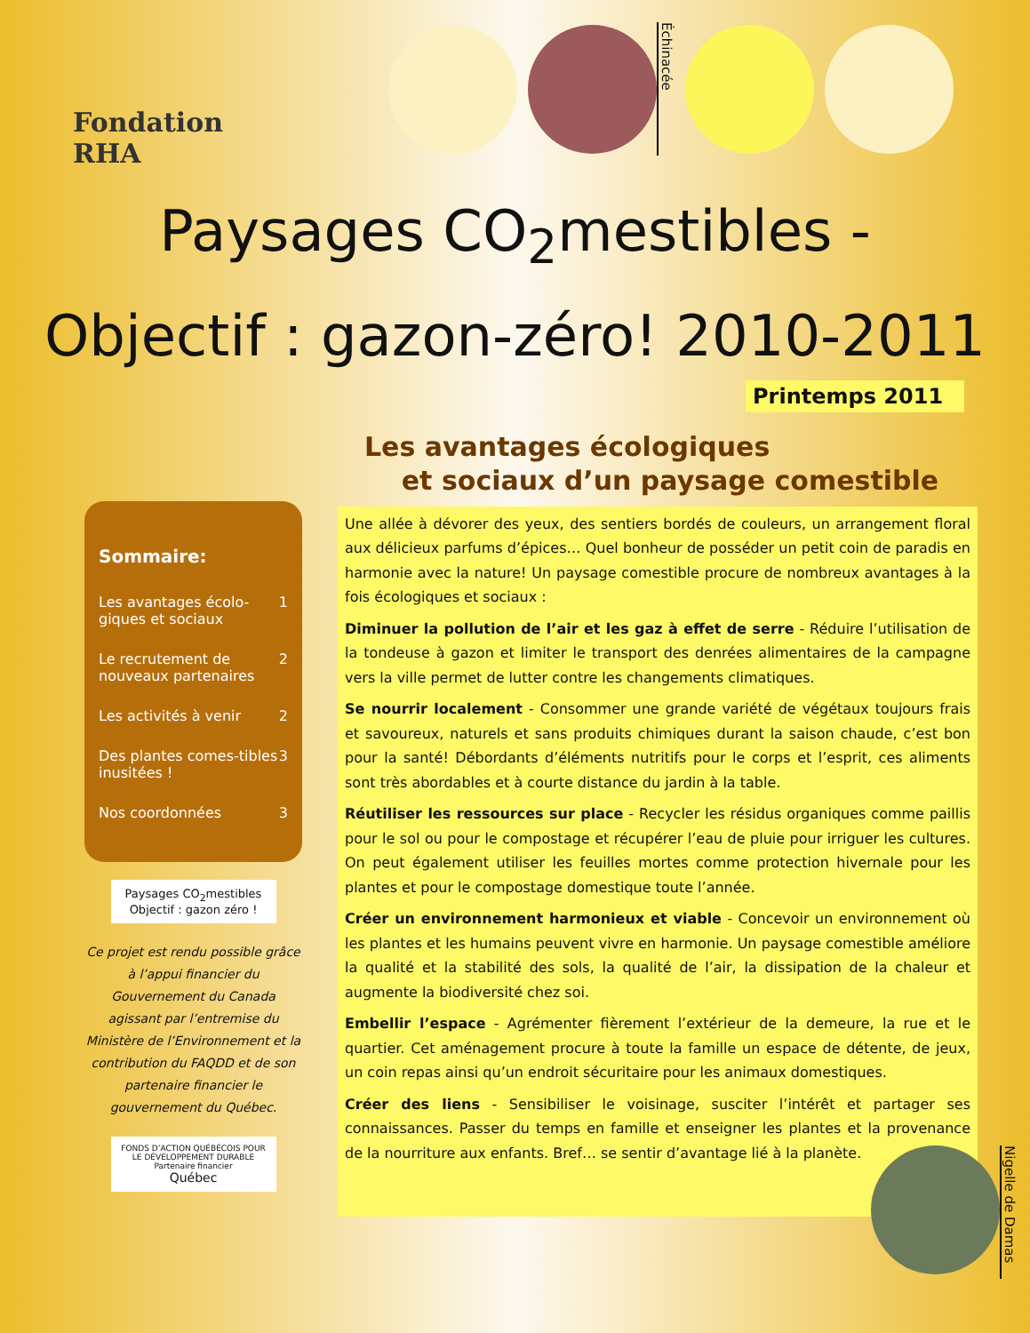Fondation RHA
Échinacée
Paysages CO<sub>2</sub>mestibles -
Objectif : gazon-zéro! 2010-2011
Printemps 2011
Sommaire:
Les avantages écolo-giques et sociaux 1
Le recrutement de nouveaux partenaires 2
Les activités à venir 2
Des plantes comes-tibles inusitées ! 3
Nos coordonnées 3
Paysages CO<sub>2</sub>mestibles
Objectif : gazon zéro !
Ce projet est rendu possible grâce à l’appui financier du Gouvernement du Canada agissant par l’entremise du Ministère de l’Environnement et la contribution du FAQDD et de son partenaire financier le gouvernement du Québec.
FONDS D’ACTION QUÉBÉCOIS POUR LE DÉVELOPPEMENT DURABLE
Partenaire financier
Québec
Les avantages écologiques
et sociaux d’un paysage comestible
Une allée à dévorer des yeux, des sentiers bordés de couleurs, un arrangement floral aux délicieux parfums d’épices… Quel bonheur de posséder un petit coin de paradis en harmonie avec la nature! Un paysage comestible procure de nombreux avantages à la fois écologiques et sociaux :
Diminuer la pollution de l’air et les gaz à effet de serre - Réduire l’utilisation de la tondeuse à gazon et limiter le transport des denrées alimentaires de la campagne vers la ville permet de lutter contre les changements climatiques.
Se nourrir localement - Consommer une grande variété de végétaux toujours frais et savoureux, naturels et sans produits chimiques durant la saison chaude, c’est bon pour la santé! Débordants d’éléments nutritifs pour le corps et l’esprit, ces aliments sont très abordables et à courte distance du jardin à la table.
Réutiliser les ressources sur place - Recycler les résidus organiques comme paillis pour le sol ou pour le compostage et récupérer l’eau de pluie pour irriguer les cultures. On peut également utiliser les feuilles mortes comme protection hivernale pour les plantes et pour le compostage domestique toute l’année.
Créer un environnement harmonieux et viable - Concevoir un environnement où les plantes et les humains peuvent vivre en harmonie. Un paysage comestible améliore la qualité et la stabilité des sols, la qualité de l’air, la dissipation de la chaleur et augmente la biodiversité chez soi.
Embellir l’espace - Agrémenter fièrement l’extérieur de la demeure, la rue et le quartier. Cet aménagement procure à toute la famille un espace de détente, de jeux, un coin repas ainsi qu’un endroit sécuritaire pour les animaux domestiques.
Créer des liens - Sensibiliser le voisinage, susciter l’intérêt et partager ses connaissances. Passer du temps en famille et enseigner les plantes et la provenance de la nourriture aux enfants. Bref… se sentir d’avantage lié à la planète.
Nigelle de Damas